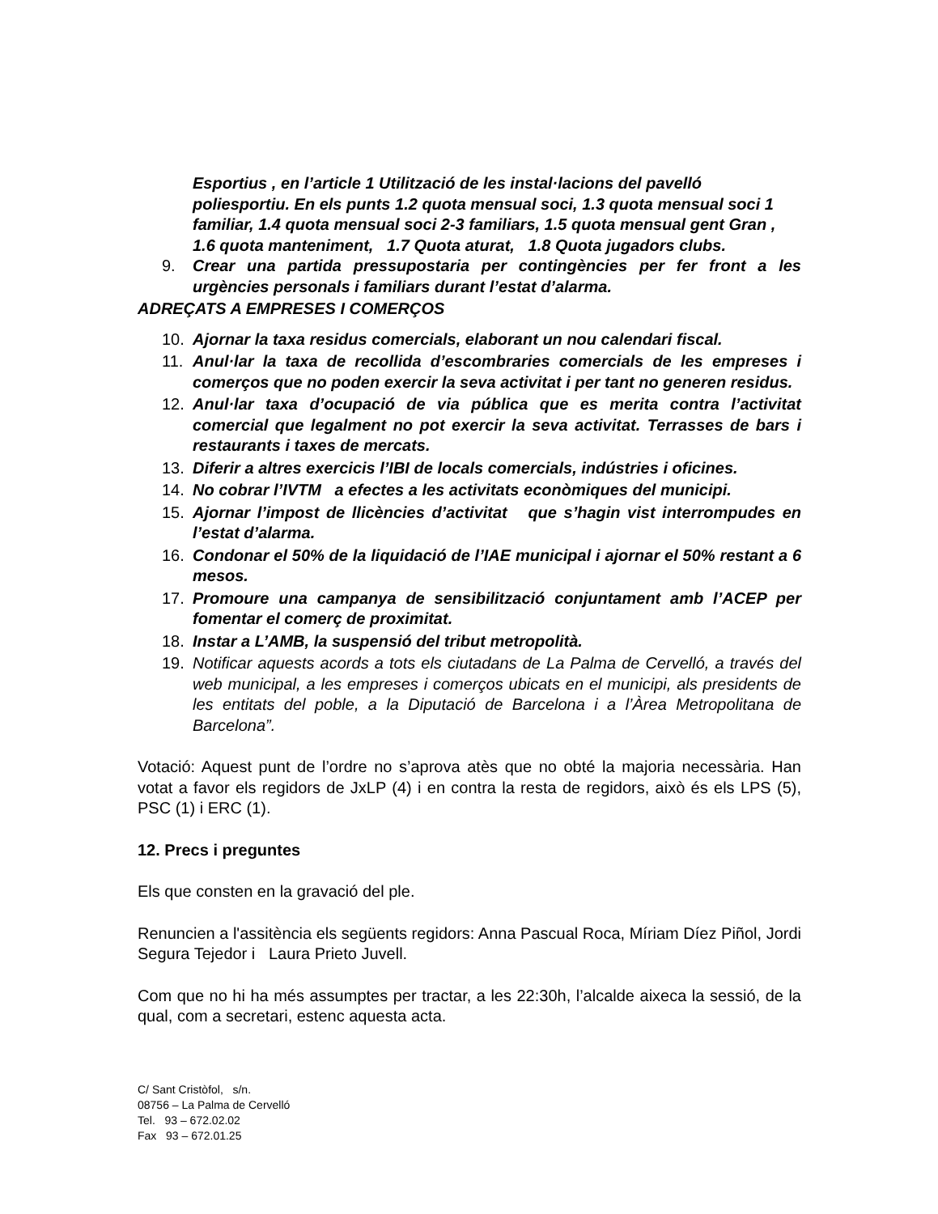Esportius , en l’article 1 Utilització de les instal·lacions del pavelló poliesportiu. En els punts 1.2 quota mensual soci, 1.3 quota mensual soci 1 familiar, 1.4 quota mensual soci 2-3 familiars, 1.5 quota mensual gent Gran , 1.6 quota manteniment, 1.7 Quota aturat, 1.8 Quota jugadors clubs.
9. Crear una partida pressupostaria per contingències per fer front a les urgències personals i familiars durant l’estat d’alarma.
ADREÇATS A EMPRESES I COMERÇOS
10. Ajornar la taxa residus comercials, elaborant un nou calendari fiscal.
11. Anul·lar la taxa de recollida d’escombraries comercials de les empreses i comerços que no poden exercir la seva activitat i per tant no generen residus.
12. Anul·lar taxa d’ocupació de via pública que es merita contra l’activitat comercial que legalment no pot exercir la seva activitat. Terrasses de bars i restaurants i taxes de mercats.
13. Diferir a altres exercicis l’IBI de locals comercials, indústries i oficines.
14. No cobrar l’IVTM a efectes a les activitats econòmiques del municipi.
15. Ajornar l’impost de llicències d’activitat que s’hagin vist interrompudes en l’estat d’alarma.
16. Condonar el 50% de la liquidació de l’IAE municipal i ajornar el 50% restant a 6 mesos.
17. Promoure una campanya de sensibilització conjuntament amb l’ACEP per fomentar el comerç de proximitat.
18. Instar a L’AMB, la suspensió del tribut metropolità.
19. Notificar aquests acords a tots els ciutadans de La Palma de Cervelló, a través del web municipal, a les empreses i comerços ubicats en el municipi, als presidents de les entitats del poble, a la Diputació de Barcelona i a l’Àrea Metropolitana de Barcelona”.
Votació: Aquest punt de l’ordre no s’aprova atès que no obté la majoria necessària. Han votat a favor els regidors de JxLP (4) i en contra la resta de regidors, això és els LPS (5), PSC (1) i ERC (1).
12. Precs i preguntes
Els que consten en la gravació del ple.
Renuncien a l'assitència els següents regidors: Anna Pascual Roca, Míriam Díez Piñol, Jordi Segura Tejedor i Laura Prieto Juvell.
Com que no hi ha més assumptes per tractar, a les 22:30h, l’alcalde aixeca la sessió, de la qual, com a secretari, estenc aquesta acta.
C/ Sant Cristòfol, s/n.
08756 – La Palma de Cervelló
Tel. 93 – 672.02.02
Fax 93 – 672.01.25